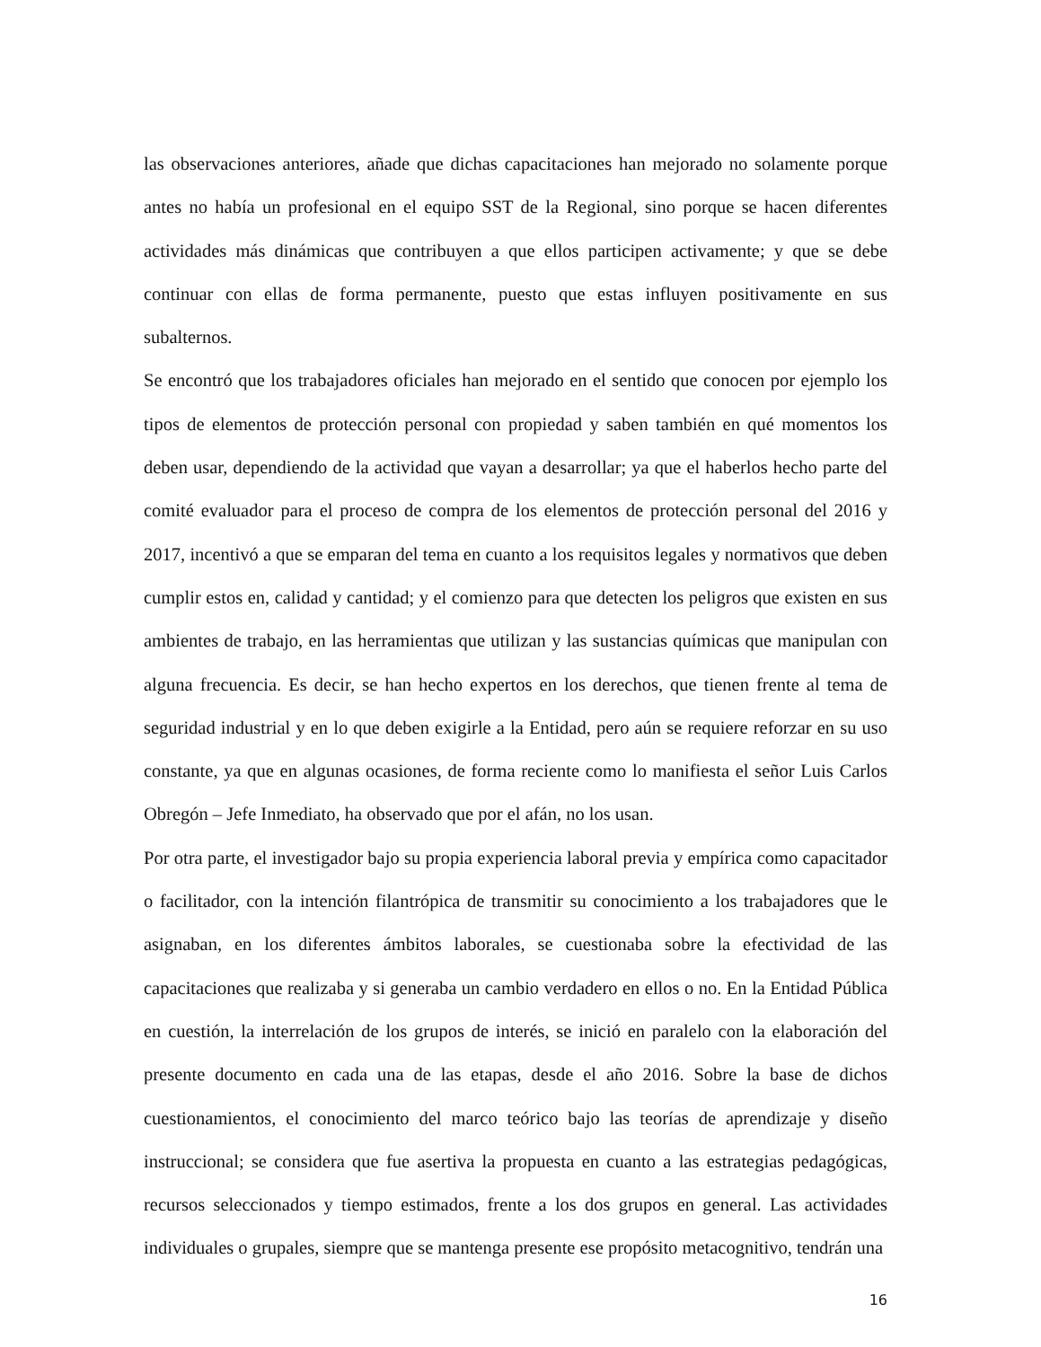las observaciones anteriores, añade que dichas capacitaciones han mejorado no solamente porque antes no había un profesional en el equipo SST de la Regional, sino porque se hacen diferentes actividades más dinámicas que contribuyen a que ellos participen activamente; y que se debe continuar con ellas de forma permanente, puesto que estas influyen positivamente en sus subalternos.
Se encontró que los trabajadores oficiales han mejorado en el sentido que conocen por ejemplo los tipos de elementos de protección personal con propiedad y saben también en qué momentos los deben usar, dependiendo de la actividad que vayan a desarrollar; ya que el haberlos hecho parte del comité evaluador para el proceso de compra de los elementos de protección personal del 2016 y 2017, incentivó a que se emparan del tema en cuanto a los requisitos legales y normativos que deben cumplir estos en, calidad y cantidad; y el comienzo para que detecten los peligros que existen en sus ambientes de trabajo, en las herramientas que utilizan y las sustancias químicas que manipulan con alguna frecuencia. Es decir, se han hecho expertos en los derechos, que tienen frente al tema de seguridad industrial y en lo que deben exigirle a la Entidad, pero aún se requiere reforzar en su uso constante, ya que en algunas ocasiones, de forma reciente como lo manifiesta el señor Luis Carlos Obregón – Jefe Inmediato, ha observado que por el afán, no los usan.
Por otra parte, el investigador bajo su propia experiencia laboral previa y empírica como capacitador o facilitador, con la intención filantrópica de transmitir su conocimiento a los trabajadores que le asignaban, en los diferentes ámbitos laborales, se cuestionaba sobre la efectividad de las capacitaciones que realizaba y si generaba un cambio verdadero en ellos o no. En la Entidad Pública en cuestión, la interrelación de los grupos de interés, se inició en paralelo con la elaboración del presente documento en cada una de las etapas, desde el año 2016. Sobre la base de dichos cuestionamientos, el conocimiento del marco teórico bajo las teorías de aprendizaje y diseño instruccional; se considera que fue asertiva la propuesta en cuanto a las estrategias pedagógicas, recursos seleccionados y tiempo estimados, frente a los dos grupos en general. Las actividades individuales o grupales, siempre que se mantenga presente ese propósito metacognitivo, tendrán una
16